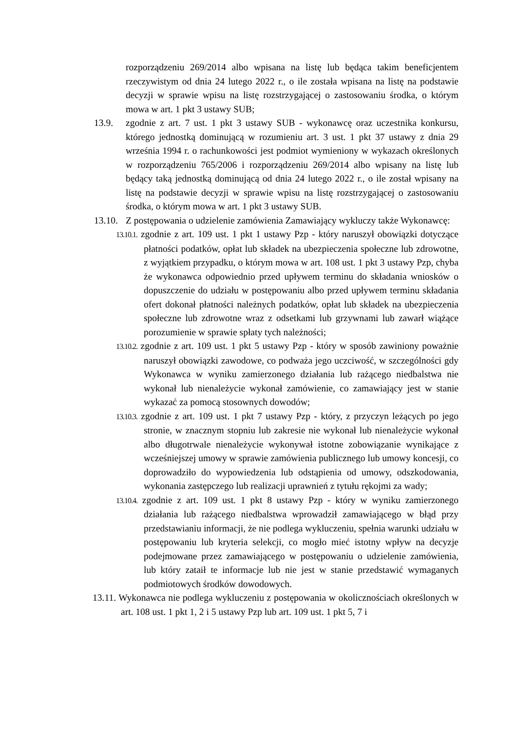rozporządzeniu 269/2014 albo wpisana na listę lub będąca takim beneficjentem rzeczywistym od dnia 24 lutego 2022 r., o ile została wpisana na listę na podstawie decyzji w sprawie wpisu na listę rozstrzygającej o zastosowaniu środka, o którym mowa w art. 1 pkt 3 ustawy SUB;
13.9. zgodnie z art. 7 ust. 1 pkt 3 ustawy SUB - wykonawcę oraz uczestnika konkursu, którego jednostką dominującą w rozumieniu art. 3 ust. 1 pkt 37 ustawy z dnia 29 września 1994 r. o rachunkowości jest podmiot wymieniony w wykazach określonych w rozporządzeniu 765/2006 i rozporządzeniu 269/2014 albo wpisany na listę lub będący taką jednostką dominującą od dnia 24 lutego 2022 r., o ile został wpisany na listę na podstawie decyzji w sprawie wpisu na listę rozstrzygającej o zastosowaniu środka, o którym mowa w art. 1 pkt 3 ustawy SUB.
13.10.
Z postępowania o udzielenie zamówienia Zamawiający wykluczy także Wykonawcę:
13.10.1. zgodnie z art. 109 ust. 1 pkt 1 ustawy Pzp - który naruszył obowiązki dotyczące płatności podatków, opłat lub składek na ubezpieczenia społeczne lub zdrowotne, z wyjątkiem przypadku, o którym mowa w art. 108 ust. 1 pkt 3 ustawy Pzp, chyba że wykonawca odpowiednio przed upływem terminu do składania wniosków o dopuszczenie do udziału w postępowaniu albo przed upływem terminu składania ofert dokonał płatności należnych podatków, opłat lub składek na ubezpieczenia społeczne lub zdrowotne wraz z odsetkami lub grzywnami lub zawarł wiążące porozumienie w sprawie spłaty tych należności;
13.10.2. zgodnie z art. 109 ust. 1 pkt 5 ustawy Pzp - który w sposób zawiniony poważnie naruszył obowiązki zawodowe, co podważa jego uczciwość, w szczególności gdy Wykonawca w wyniku zamierzonego działania lub rażącego niedbalstwa nie wykonał lub nienależycie wykonał zamówienie, co zamawiający jest w stanie wykazać za pomocą stosownych dowodów;
13.10.3. zgodnie z art. 109 ust. 1 pkt 7 ustawy Pzp - który, z przyczyn leżących po jego stronie, w znacznym stopniu lub zakresie nie wykonał lub nienależycie wykonał albo długotrwale nienależycie wykonywał istotne zobowiązanie wynikające z wcześniejszej umowy w sprawie zamówienia publicznego lub umowy koncesji, co doprowadziło do wypowiedzenia lub odstąpienia od umowy, odszkodowania, wykonania zastępczego lub realizacji uprawnień z tytułu rękojmi za wady;
13.10.4. zgodnie z art. 109 ust. 1 pkt 8 ustawy Pzp - który w wyniku zamierzonego działania lub rażącego niedbalstwa wprowadził zamawiającego w błąd przy przedstawianiu informacji, że nie podlega wykluczeniu, spełnia warunki udziału w postępowaniu lub kryteria selekcji, co mogło mieć istotny wpływ na decyzje podejmowane przez zamawiającego w postępowaniu o udzielenie zamówienia, lub który zataił te informacje lub nie jest w stanie przedstawić wymaganych podmiotowych środków dowodowych.
13.11. Wykonawca nie podlega wykluczeniu z postępowania w okolicznościach określonych w art. 108 ust. 1 pkt 1, 2 i 5 ustawy Pzp lub art. 109 ust. 1 pkt 5, 7 i